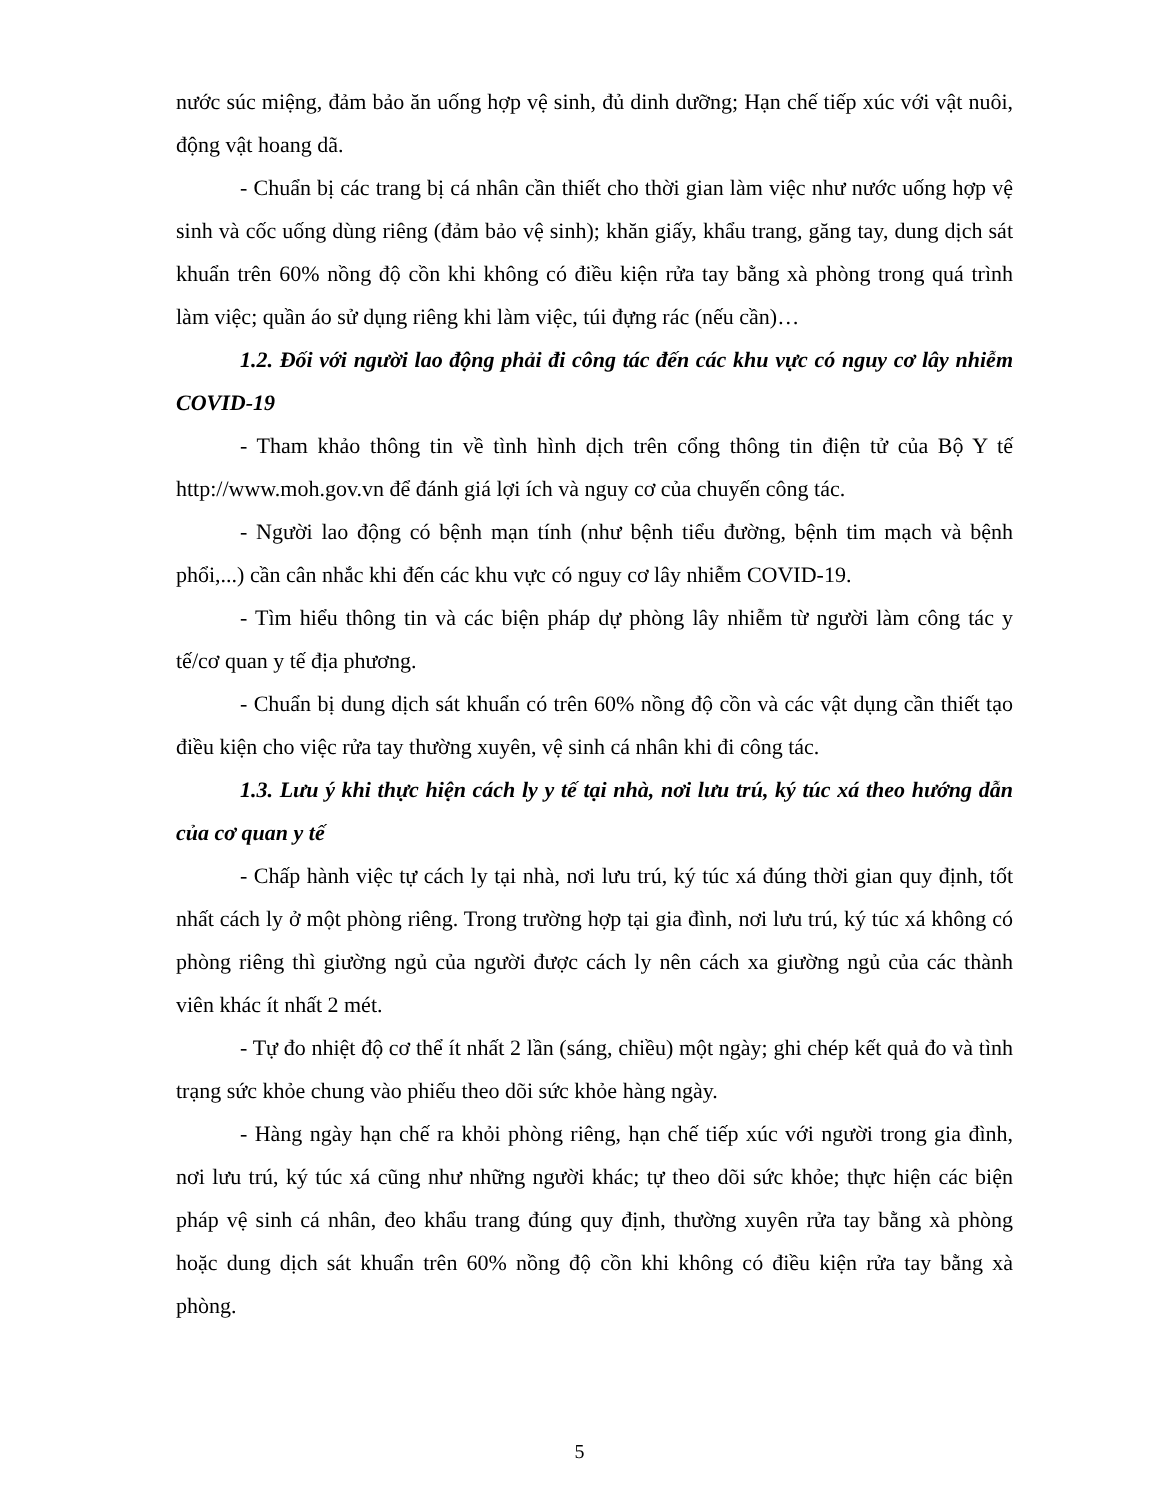nước súc miệng, đảm bảo ăn uống hợp vệ sinh, đủ dinh dưỡng; Hạn chế tiếp xúc với vật nuôi, động vật hoang dã.
- Chuẩn bị các trang bị cá nhân cần thiết cho thời gian làm việc như nước uống hợp vệ sinh và cốc uống dùng riêng (đảm bảo vệ sinh); khăn giấy, khẩu trang, găng tay, dung dịch sát khuẩn trên 60% nồng độ cồn khi không có điều kiện rửa tay bằng xà phòng trong quá trình làm việc; quần áo sử dụng riêng khi làm việc, túi đựng rác (nếu cần)…
1.2. Đối với người lao động phải đi công tác đến các khu vực có nguy cơ lây nhiễm COVID-19
- Tham khảo thông tin về tình hình dịch trên cổng thông tin điện tử của Bộ Y tế http://www.moh.gov.vn để đánh giá lợi ích và nguy cơ của chuyến công tác.
- Người lao động có bệnh mạn tính (như bệnh tiểu đường, bệnh tim mạch và bệnh phổi,...) cần cân nhắc khi đến các khu vực có nguy cơ lây nhiễm COVID-19.
- Tìm hiểu thông tin và các biện pháp dự phòng lây nhiễm từ người làm công tác y tế/cơ quan y tế địa phương.
- Chuẩn bị dung dịch sát khuẩn có trên 60% nồng độ cồn và các vật dụng cần thiết tạo điều kiện cho việc rửa tay thường xuyên, vệ sinh cá nhân khi đi công tác.
1.3. Lưu ý khi thực hiện cách ly y tế tại nhà, nơi lưu trú, ký túc xá theo hướng dẫn của cơ quan y tế
- Chấp hành việc tự cách ly tại nhà, nơi lưu trú, ký túc xá đúng thời gian quy định, tốt nhất cách ly ở một phòng riêng. Trong trường hợp tại gia đình, nơi lưu trú, ký túc xá không có phòng riêng thì giường ngủ của người được cách ly nên cách xa giường ngủ của các thành viên khác ít nhất 2 mét.
- Tự đo nhiệt độ cơ thể ít nhất 2 lần (sáng, chiều) một ngày; ghi chép kết quả đo và tình trạng sức khỏe chung vào phiếu theo dõi sức khỏe hàng ngày.
- Hàng ngày hạn chế ra khỏi phòng riêng, hạn chế tiếp xúc với người trong gia đình, nơi lưu trú, ký túc xá cũng như những người khác; tự theo dõi sức khỏe; thực hiện các biện pháp vệ sinh cá nhân, đeo khẩu trang đúng quy định, thường xuyên rửa tay bằng xà phòng hoặc dung dịch sát khuẩn trên 60% nồng độ cồn khi không có điều kiện rửa tay bằng xà phòng.
5